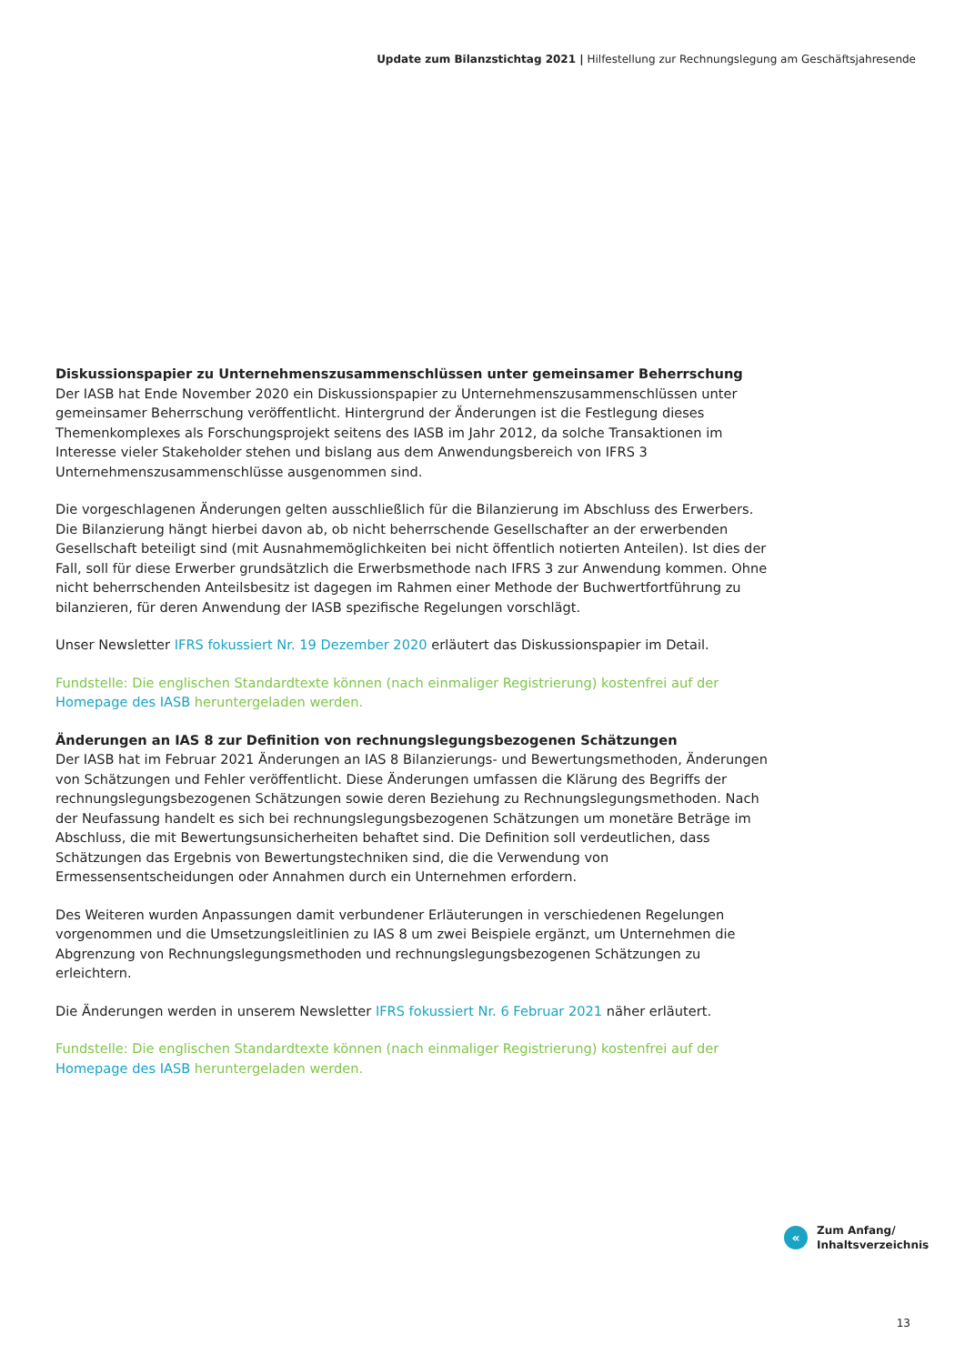Update zum Bilanzstichtag 2021 | Hilfestellung zur Rechnungslegung am Geschäftsjahresende
Diskussionspapier zu Unternehmenszusammenschlüssen unter gemeinsamer Beherrschung
Der IASB hat Ende November 2020 ein Diskussionspapier zu Unternehmenszusammenschlüssen unter gemeinsamer Beherrschung veröffentlicht. Hintergrund der Änderungen ist die Festlegung dieses Themenkomplexes als Forschungsprojekt seitens des IASB im Jahr 2012, da solche Transaktionen im Interesse vieler Stakeholder stehen und bislang aus dem Anwendungsbereich von IFRS 3 Unternehmenszusammenschlüsse ausgenommen sind.
Die vorgeschlagenen Änderungen gelten ausschließlich für die Bilanzierung im Abschluss des Erwerbers. Die Bilanzierung hängt hierbei davon ab, ob nicht beherrschende Gesellschafter an der erwerbenden Gesellschaft beteiligt sind (mit Ausnahmemöglichkeiten bei nicht öffentlich notierten Anteilen). Ist dies der Fall, soll für diese Erwerber grundsätzlich die Erwerbsmethode nach IFRS 3 zur Anwendung kommen. Ohne nicht beherrschenden Anteilsbesitz ist dagegen im Rahmen einer Methode der Buchwertfortführung zu bilanzieren, für deren Anwendung der IASB spezifische Regelungen vorschlägt.
Unser Newsletter IFRS fokussiert Nr. 19 Dezember 2020 erläutert das Diskussionspapier im Detail.
Fundstelle: Die englischen Standardtexte können (nach einmaliger Registrierung) kostenfrei auf der Homepage des IASB heruntergeladen werden.
Änderungen an IAS 8 zur Definition von rechnungslegungsbezogenen Schätzungen
Der IASB hat im Februar 2021 Änderungen an IAS 8 Bilanzierungs- und Bewertungsmethoden, Änderungen von Schätzungen und Fehler veröffentlicht. Diese Änderungen umfassen die Klärung des Begriffs der rechnungslegungsbezogenen Schätzungen sowie deren Beziehung zu Rechnungslegungsmethoden. Nach der Neufassung handelt es sich bei rechnungslegungsbezogenen Schätzungen um monetäre Beträge im Abschluss, die mit Bewertungsunsicherheiten behaftet sind. Die Definition soll verdeutlichen, dass Schätzungen das Ergebnis von Bewertungstechniken sind, die die Verwendung von Ermessensentscheidungen oder Annahmen durch ein Unternehmen erfordern.
Des Weiteren wurden Anpassungen damit verbundener Erläuterungen in verschiedenen Regelungen vorgenommen und die Umsetzungsleitlinien zu IAS 8 um zwei Beispiele ergänzt, um Unternehmen die Abgrenzung von Rechnungslegungsmethoden und rechnungslegungsbezogenen Schätzungen zu erleichtern.
Die Änderungen werden in unserem Newsletter IFRS fokussiert Nr. 6 Februar 2021 näher erläutert.
Fundstelle: Die englischen Standardtexte können (nach einmaliger Registrierung) kostenfrei auf der Homepage des IASB heruntergeladen werden.
«
Zum Anfang/
Inhaltsverzeichnis
13